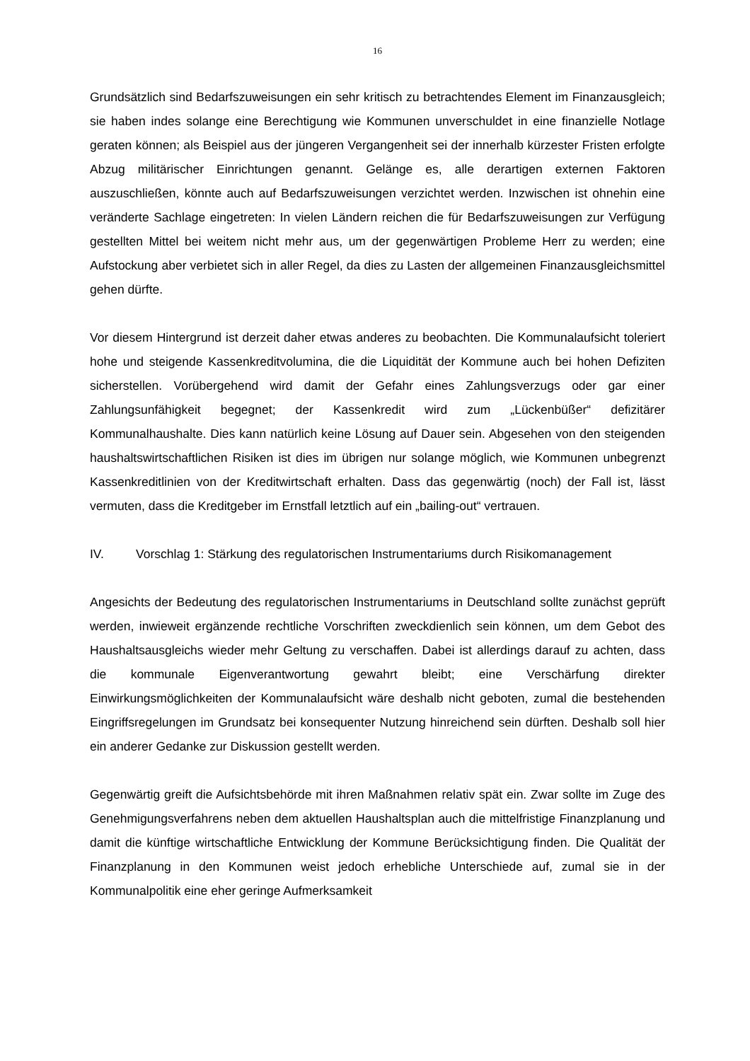16
Grundsätzlich sind Bedarfszuweisungen ein sehr kritisch zu betrachtendes Element im Finanzausgleich; sie haben indes solange eine Berechtigung wie Kommunen unverschuldet in eine finanzielle Notlage geraten können; als Beispiel aus der jüngeren Vergangenheit sei der innerhalb kürzester Fristen erfolgte Abzug militärischer Einrichtungen genannt. Gelänge es, alle derartigen externen Faktoren auszuschließen, könnte auch auf Bedarfszuweisungen verzichtet werden. Inzwischen ist ohnehin eine veränderte Sachlage eingetreten: In vielen Ländern reichen die für Bedarfszuweisungen zur Verfügung gestellten Mittel bei weitem nicht mehr aus, um der gegenwärtigen Probleme Herr zu werden; eine Aufstockung aber verbietet sich in aller Regel, da dies zu Lasten der allgemeinen Finanzausgleichsmittel gehen dürfte.
Vor diesem Hintergrund ist derzeit daher etwas anderes zu beobachten. Die Kommunalaufsicht toleriert hohe und steigende Kassenkreditvolumina, die die Liquidität der Kommune auch bei hohen Defiziten sicherstellen. Vorübergehend wird damit der Gefahr eines Zahlungsverzugs oder gar einer Zahlungsunfähigkeit begegnet; der Kassenkredit wird zum „Lückenbüßer“ defizitärer Kommunalhaushalte. Dies kann natürlich keine Lösung auf Dauer sein. Abgesehen von den steigenden haushaltswirtschaftlichen Risiken ist dies im übrigen nur solange möglich, wie Kommunen unbegrenzt Kassenkreditlinien von der Kreditwirtschaft erhalten. Dass das gegenwärtig (noch) der Fall ist, lässt vermuten, dass die Kreditgeber im Ernstfall letztlich auf ein „bailing-out“ vertrauen.
IV. Vorschlag 1: Stärkung des regulatorischen Instrumentariums durch Risikomanagement
Angesichts der Bedeutung des regulatorischen Instrumentariums in Deutschland sollte zunächst geprüft werden, inwieweit ergänzende rechtliche Vorschriften zweckdienlich sein können, um dem Gebot des Haushaltsausgleichs wieder mehr Geltung zu verschaffen. Dabei ist allerdings darauf zu achten, dass die kommunale Eigenverantwortung gewahrt bleibt; eine Verschärfung direkter Einwirkungsmöglichkeiten der Kommunalaufsicht wäre deshalb nicht geboten, zumal die bestehenden Eingriffsregelungen im Grundsatz bei konsequenter Nutzung hinreichend sein dürften. Deshalb soll hier ein anderer Gedanke zur Diskussion gestellt werden.
Gegenwärtig greift die Aufsichtsbehörde mit ihren Maßnahmen relativ spät ein. Zwar sollte im Zuge des Genehmigungsverfahrens neben dem aktuellen Haushaltsplan auch die mittelfristige Finanzplanung und damit die künftige wirtschaftliche Entwicklung der Kommune Berücksichtigung finden. Die Qualität der Finanzplanung in den Kommunen weist jedoch erhebliche Unterschiede auf, zumal sie in der Kommunalpolitik eine eher geringe Aufmerksamkeit